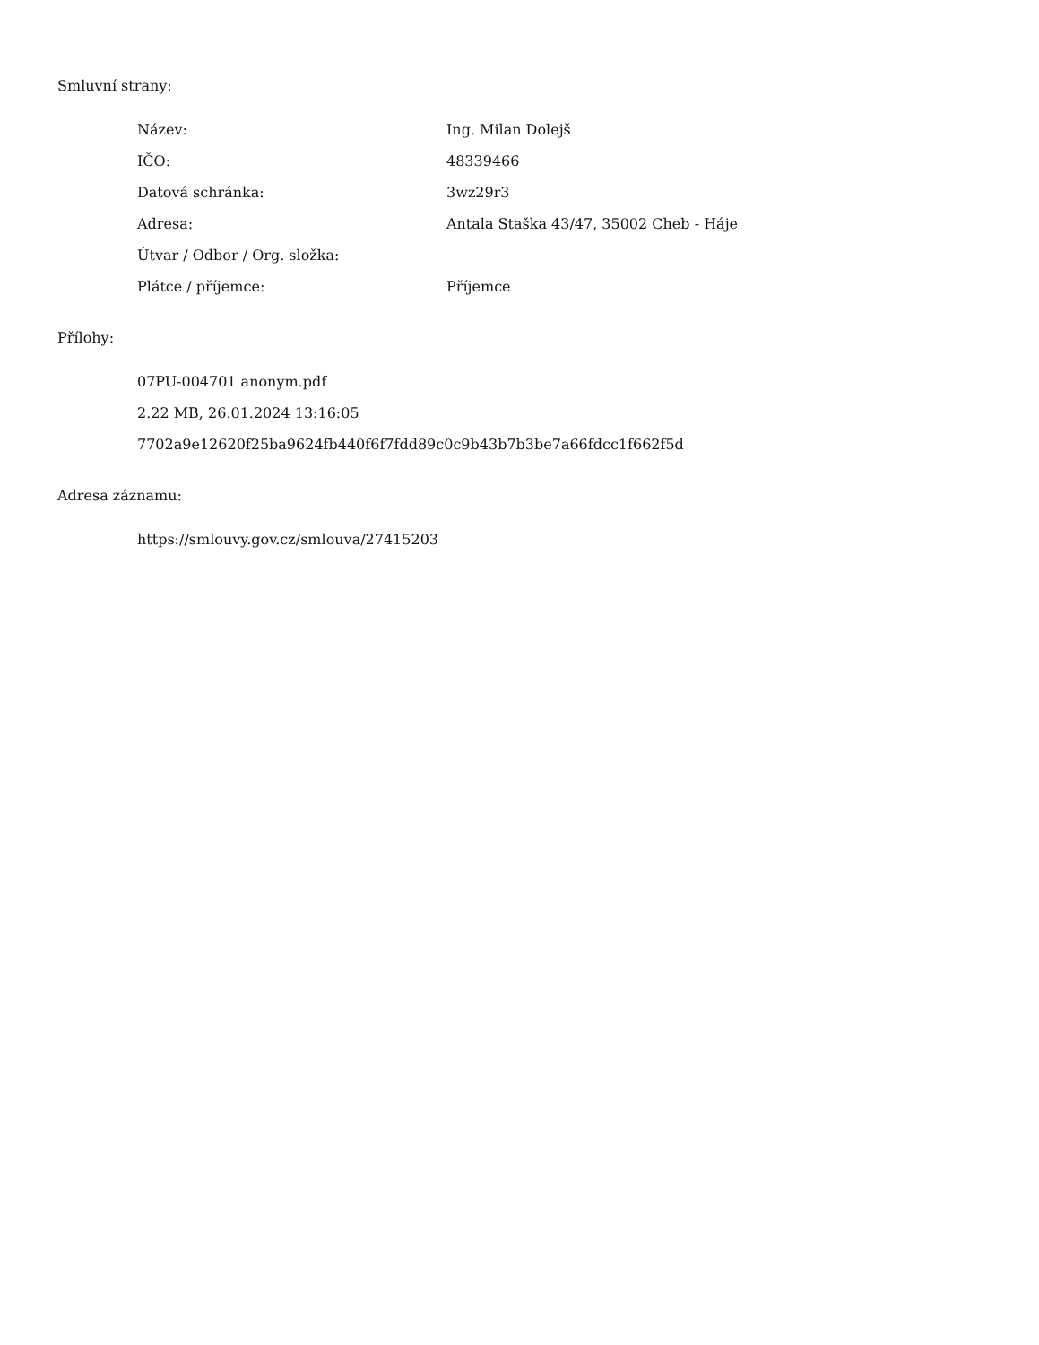Smluvní strany:
| Název: | Ing. Milan Dolejš |
| IČO: | 48339466 |
| Datová schránka: | 3wz29r3 |
| Adresa: | Antala Staška 43/47, 35002 Cheb - Háje |
| Útvar / Odbor / Org. složka: | |
| Plátce / příjemce: | Příjemce |
Přílohy:
07PU-004701 anonym.pdf
2.22 MB, 26.01.2024 13:16:05
7702a9e12620f25ba9624fb440f6f7fdd89c0c9b43b7b3be7a66fdcc1f662f5d
Adresa záznamu:
https://smlouvy.gov.cz/smlouva/27415203